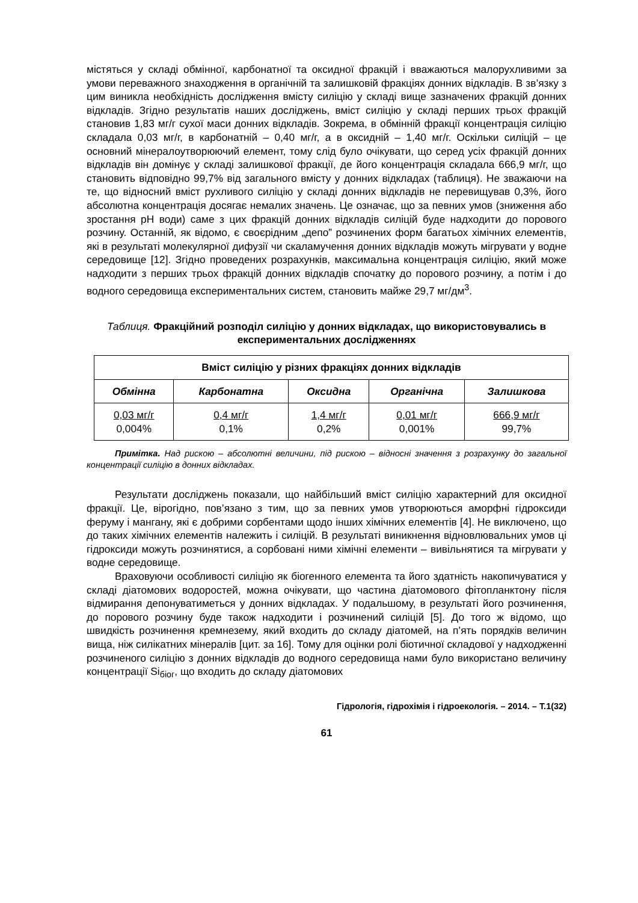містяться у складі обмінної, карбонатної та оксидної фракцій і вважаються малорухливими за умови переважного знаходження в органічній та залишковій фракціях донних відкладів. В зв’язку з цим виникла необхідність дослідження вмісту силіцію у складі вище зазначених фракцій донних відкладів. Згідно результатів наших досліджень, вміст силіцію у складі перших трьох фракцій становив 1,83 мг/г сухої маси донних відкладів. Зокрема, в обмінній фракції концентрація силіцію складала 0,03 мг/г, в карбонатній – 0,40 мг/г, а в оксидній – 1,40 мг/г. Оскільки силіцій – це основний мінералоутворюючий елемент, тому слід було очікувати, що серед усіх фракцій донних відкладів він домінує у складі залишкової фракції, де його концентрація складала 666,9 мг/г, що становить відповідно 99,7% від загального вмісту у донних відкладах (таблиця). Не зважаючи на те, що відносний вміст рухливого силіцію у складі донних відкладів не перевищував 0,3%, його абсолютна концентрація досягає немалих значень. Це означає, що за певних умов (зниження або зростання pH води) саме з цих фракцій донних відкладів силіцій буде надходити до порового розчину. Останній, як відомо, є своєрідним „депо” розчинених форм багатьох хімічних елементів, які в результаті молекулярної дифузії чи скаламучення донних відкладів можуть мігрувати у водне середовище [12]. Згідно проведених розрахунків, максимальна концентрація силіцію, який може надходити з перших трьох фракцій донних відкладів спочатку до порового розчину, а потім і до водного середовища експериментальних систем, становить майже 29,7 мг/дм<sup>3</sup>.
Таблиця. Фракційний розподіл силіцію у донних відкладах, що використовувались в експериментальних дослідженнях
| Вміст силіцію у різних фракціях донних відкладів | | | | |
| --- | --- | --- | --- | --- |
| Обмінна | Карбонатна | Оксидна | Органічна | Залишкова |
| 0,03 мг/г 0,004% | 0,4 мг/г 0,1% | 1,4 мг/г 0,2% | 0,01 мг/г 0,001% | 666,9 мг/г 99,7% |
Примітка. Над рискою – абсолютні величини, під рискою – відносні значення з розрахунку до загальної концентрації силіцію в донних відкладах.
Результати досліджень показали, що найбільший вміст силіцію характерний для оксидної фракції. Це, вірогідно, пов’язано з тим, що за певних умов утворюються аморфні гідроксиди феруму і мангану, які є добрими сорбентами щодо інших хімічних елементів [4]. Не виключено, що до таких хімічних елементів належить і силіцій. В результаті виникнення відновлювальних умов ці гідроксиди можуть розчинятися, а сорбовані ними хімічні елементи – вивільнятися та мігрувати у водне середовище.
Враховуючи особливості силіцію як біогенного елемента та його здатність накопичуватися у складі діатомових водоростей, можна очікувати, що частина діатомового фітопланктону після відмирання депонуватиметься у донних відкладах. У подальшому, в результаті його розчинення, до порового розчину буде також надходити і розчинений силіцій [5]. До того ж відомо, що швидкість розчинення кремнезему, який входить до складу діатомей, на п’ять порядків величин вища, ніж силікатних мінералів [цит. за 16]. Тому для оцінки ролі біотичної складової у надходженні розчиненого силіцію з донних відкладів до водного середовища нами було використано величину концентрації Si<sub>біог</sub>, що входить до складу діатомових
Гідрологія, гідрохімія і гідроекологія. – 2014. – Т.1(32)
61